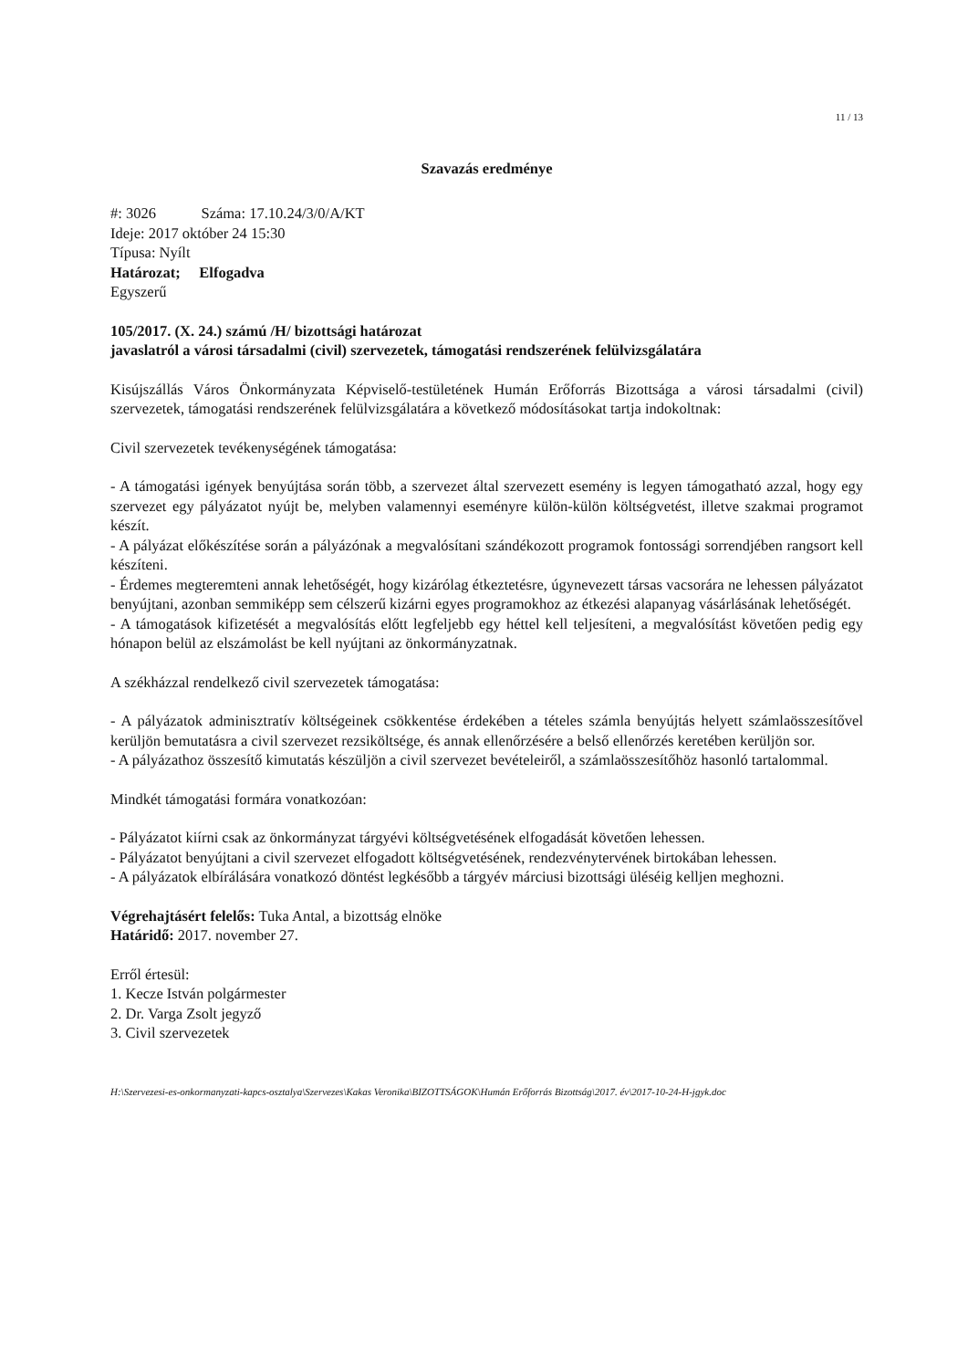11 / 13
Szavazás eredménye
#: 3026 Száma: 17.10.24/3/0/A/KT
Ideje: 2017 október 24 15:30
Típusa: Nyílt
Határozat; Elfogadva
Egyszerű
105/2017. (X. 24.) számú /H/ bizottsági határozat
javaslatról a városi társadalmi (civil) szervezetek, támogatási rendszerének felülvizsgálatára
Kisújszállás Város Önkormányzata Képviselő-testületének Humán Erőforrás Bizottsága a városi társadalmi (civil) szervezetek, támogatási rendszerének felülvizsgálatára a következő módosításokat tartja indokoltnak:
Civil szervezetek tevékenységének támogatása:
- A támogatási igények benyújtása során több, a szervezet által szervezett esemény is legyen támogatható azzal, hogy egy szervezet egy pályázatot nyújt be, melyben valamennyi eseményre külön-külön költségvetést, illetve szakmai programot készít.
- A pályázat előkészítése során a pályázónak a megvalósítani szándékozott programok fontossági sorrendjében rangsort kell készíteni.
- Érdemes megteremteni annak lehetőségét, hogy kizárólag étkeztetésre, úgynevezett társas vacsorára ne lehessen pályázatot benyújtani, azonban semmiképp sem célszerű kizárni egyes programokhoz az étkezési alapanyag vásárlásának lehetőségét.
- A támogatások kifizetését a megvalósítás előtt legfeljebb egy héttel kell teljesíteni, a megvalósítást követően pedig egy hónapon belül az elszámolást be kell nyújtani az önkormányzatnak.
A székházzal rendelkező civil szervezetek támogatása:
- A pályázatok adminisztratív költségeinek csökkentése érdekében a tételes számla benyújtás helyett számlaösszesítővel kerüljön bemutatásra a civil szervezet rezsiköltsége, és annak ellenőrzésére a belső ellenőrzés keretében kerüljön sor.
- A pályázathoz összesítő kimutatás készüljön a civil szervezet bevételeiről, a számlaösszesítőhöz hasonló tartalommal.
Mindkét támogatási formára vonatkozóan:
- Pályázatot kiírni csak az önkormányzat tárgyévi költségvetésének elfogadását követően lehessen.
- Pályázatot benyújtani a civil szervezet elfogadott költségvetésének, rendezvénytervének birtokában lehessen.
- A pályázatok elbírálására vonatkozó döntést legkésőbb a tárgyév márciusi bizottsági üléséig kelljen meghozni.
Végrehajtásért felelős: Tuka Antal, a bizottság elnöke
Határidő: 2017. november 27.
Erről értesül:
1. Kecze István polgármester
2. Dr. Varga Zsolt jegyző
3. Civil szervezetek
H:\Szervezesi-es-onkormanyzati-kapcs-osztalya\Szervezes\Kakas Veronika\BIZOTTSÁGOK\Humán Erőforrás Bizottság\2017. év\2017-10-24-H-jgyk.doc